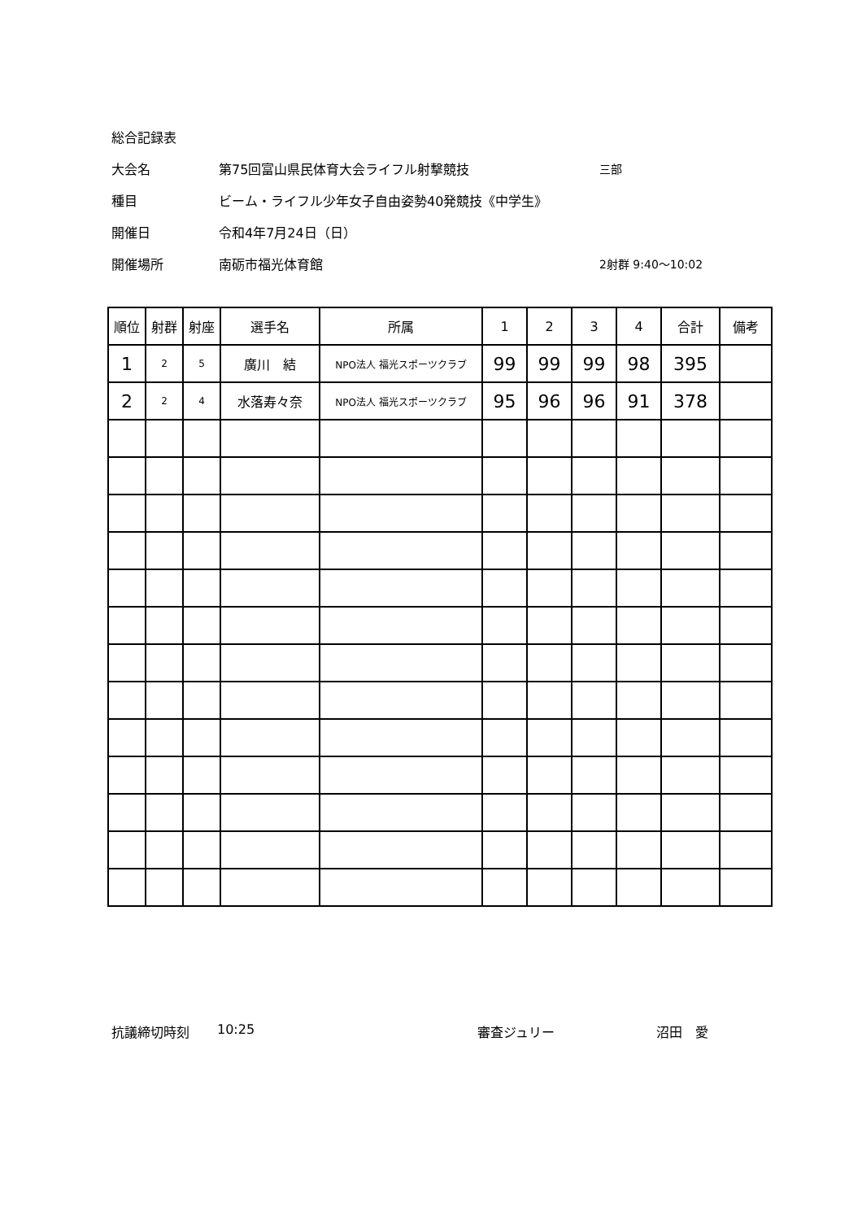総合記録表
大会名 第75回富山県民体育大会ライフル射撃競技 三部
種目 ビーム・ライフル少年女子自由姿勢40発競技《中学生》
開催日 令和4年7月24日（日）
開催場所 南砺市福光体育館 2射群 9:40～10:02
| 順位 | 射群 | 射座 | 選手名 | 所属 | 1 | 2 | 3 | 4 | 合計 | 備考 |
| --- | --- | --- | --- | --- | --- | --- | --- | --- | --- | --- |
| 1 | 2 | 5 | 廣川 結 | NPO法人 福光スポーツクラブ | 99 | 99 | 99 | 98 | 395 | |
| 2 | 2 | 4 | 水落寿々奈 | NPO法人 福光スポーツクラブ | 95 | 96 | 96 | 91 | 378 | |
抗議締切時刻 10:25 審査ジュリー 沼田　愛